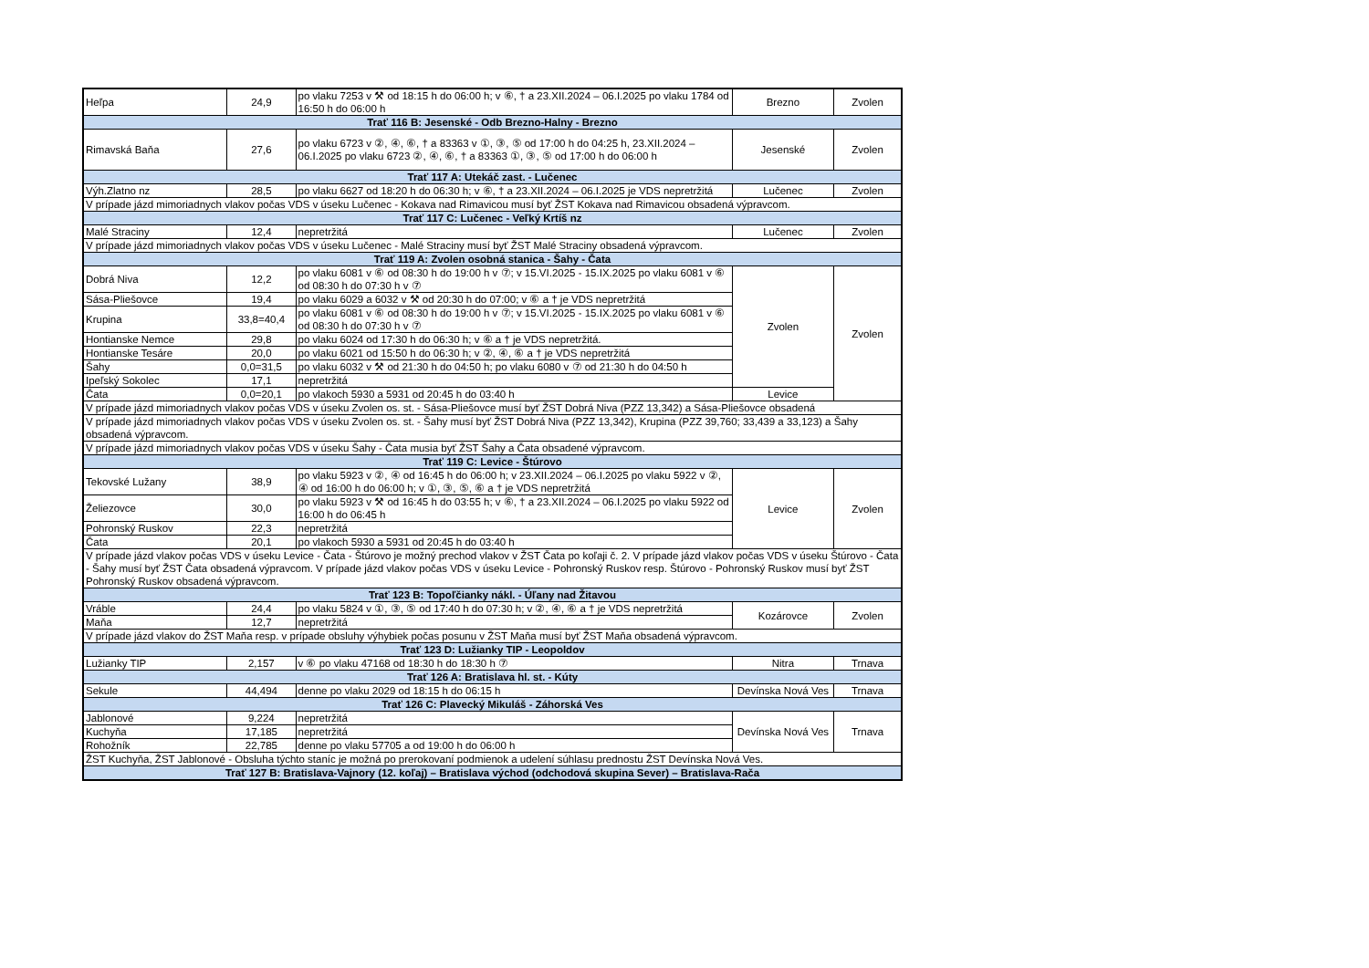| Heľpa | 24,9 | po vlaku 7253 v ⚒ od 18:15 h do 06:00 h; v ⑥, † a 23.XII.2024 – 06.I.2025 po vlaku 1784 od 16:50 h do 06:00 h | Brezno | Zvolen |
| Trať 116 B: Jesenské - Odb Brezno-Halny - Brezno | | | | |
| Rimavská Baňa | 27,6 | po vlaku 6723 v ②, ④, ⑥, † a 83363 v ①, ③, ⑤ od 17:00 h do 04:25 h, 23.XII.2024 – 06.I.2025 po vlaku 6723 ②, ④, ⑥, † a 83363 ①, ③, ⑤ od 17:00 h do 06:00 h | Jesenské | Zvolen |
| Trať 117 A: Utekáč zast. - Lučenec | | | | |
| Výh.Zlatno nz | 28,5 | po vlaku 6627 od 18:20 h do 06:30 h; v ⑥, † a 23.XII.2024 – 06.I.2025 je VDS nepretržitá | Lučenec | Zvolen |
| V prípade jázd mimoriadnych vlakov počas VDS v úseku Lučenec - Kokava nad Rimavicou musí byť ŽST Kokava nad Rimavicou obsadená výpravcom. | | | | |
| Trať 117 C: Lučenec - Veľký Krtíš nz | | | | |
| Malé Straciny | 12,4 | nepretržitá | Lučenec | Zvolen |
| V prípade jázd mimoriadnych vlakov počas VDS v úseku Lučenec - Malé Straciny musí byť ŽST Malé Straciny obsadená výpravcom. | | | | |
| Trať 119 A: Zvolen osobná stanica - Šahy - Čata | | | | |
| Dobrá Niva | 12,2 | po vlaku 6081 v ⑥ od 08:30 h do 19:00 h v ⑦; v 15.VI.2025 - 15.IX.2025 po vlaku 6081 v ⑥ od 08:30 h do 07:30 h v ⑦ | Zvolen | Zvolen |
| Sása-Pliešovce | 19,4 | po vlaku 6029 a 6032 v ⚒ od 20:30 h do 07:00; v ⑥ a † je VDS nepretržitá | | |
| Krupina | 33,8=40,4 | po vlaku 6081 v ⑥ od 08:30 h do 19:00 h v ⑦; v 15.VI.2025 - 15.IX.2025 po vlaku 6081 v ⑥ od 08:30 h do 07:30 h v ⑦ | | |
| Hontianske Nemce | 29,8 | po vlaku 6024 od 17:30 h do 06:30 h; v ⑥ a † je VDS nepretržitá. | | |
| Hontianske Tesáre | 20,0 | po vlaku 6021 od 15:50 h do 06:30 h; v ②, ④, ⑥ a † je VDS nepretržitá | | |
| Šahy | 0,0=31,5 | po vlaku 6032 v ⚒ od 21:30 h do 04:50 h; po vlaku 6080 v ⑦ od 21:30 h do 04:50 h | | |
| Ipeľský Sokolec | 17,1 | nepretržitá | | |
| Čata | 0,0=20,1 | po vlakoch 5930 a 5931 od 20:45 h do 03:40 h | Levice | |
| V prípade jázd mimoriadnych vlakov počas VDS v úseku Zvolen os. st. - Sása-Pliešovce musí byť ŽST Dobrá Niva (PZZ 13,342) a Sása-Pliešovce obsadená | | | | |
| V prípade jázd mimoriadnych vlakov počas VDS v úseku Zvolen os. st. - Šahy musí byť ŽST Dobrá Niva (PZZ 13,342), Krupina (PZZ 39,760; 33,439 a 33,123) a Šahy obsadená výpravcom. | | | | |
| V prípade jázd mimoriadnych vlakov počas VDS v úseku Šahy - Čata musia byť ŽST Šahy a Čata obsadené výpravcom. | | | | |
| Trať 119 C: Levice - Štúrovo | | | | |
| Tekovské Lužany | 38,9 | po vlaku 5923 v ②, ④ od 16:45 h do 06:00 h; v 23.XII.2024 – 06.I.2025 po vlaku 5922 v ②, ④ od 16:00 h do 06:00 h; v ①, ③, ⑤, ⑥ a † je VDS nepretržitá | Levice | Zvolen |
| Želiezovce | 30,0 | po vlaku 5923 v ⚒ od 16:45 h do 03:55 h; v ⑥, † a 23.XII.2024 – 06.I.2025 po vlaku 5922 od 16:00 h do 06:45 h | | |
| Pohronský Ruskov | 22,3 | nepretržitá | | |
| Čata | 20,1 | po vlakoch 5930 a 5931 od 20:45 h do 03:40 h | | |
| V prípade jázd vlakov počas VDS v úseku Levice - Čata - Štúrovo je možný prechod vlakov v ŽST Čata po koľaji č. 2. V prípade jázd vlakov počas VDS v úseku Štúrovo - Čata - Šahy musí byť ŽST Čata obsadená výpravcom. V prípade jázd vlakov počas VDS v úseku Levice - Pohronský Ruskov resp. Štúrovo - Pohronský Ruskov musí byť ŽST Pohronský Ruskov obsadená výpravcom. | | | | |
| Trať 123 B: Topoľčianky nákl. - Úľany nad Žitavou | | | | |
| Vráble | 24,4 | po vlaku 5824 v ①, ③, ⑤ od 17:40 h do 07:30 h; v ②, ④, ⑥ a † je VDS nepretržitá | Kozárovce | Zvolen |
| Maňa | 12,7 | nepretržitá | | |
| V prípade jázd vlakov do ŽST Maňa resp. v prípade obsluhy výhybiek počas posunu v ŽST Maňa musí byť ŽST Maňa obsadená výpravcom. | | | | |
| Trať 123 D: Lužianky TIP - Leopoldov | | | | |
| Lužianky TIP | 2,157 | v ⑥ po vlaku 47168 od 18:30 h do 18:30 h ⑦ | Nitra | Trnava |
| Trať 126 A: Bratislava hl. st. - Kúty | | | | |
| Sekule | 44,494 | denne po vlaku 2029 od 18:15 h do 06:15 h | Devínska Nová Ves | Trnava |
| Trať 126 C: Plavecký Mikuláš - Záhorská Ves | | | | |
| Jablonové | 9,224 | nepretržitá | Devínska Nová Ves | Trnava |
| Kuchyňa | 17,185 | nepretržitá | | |
| Rohožník | 22,785 | denne po vlaku 57705 a od 19:00 h do 06:00 h | | |
| ŽST Kuchyňa, ŽST Jablonové - Obsluha týchto staníc je možná po prerokovaní podmienok a udelení súhlasu prednostu ŽST Devínska Nová Ves. | | | | |
| Trať 127 B: Bratislava-Vajnory (12. koľaj) – Bratislava východ (odchodová skupina Sever) – Bratislava-Rača | | | | |